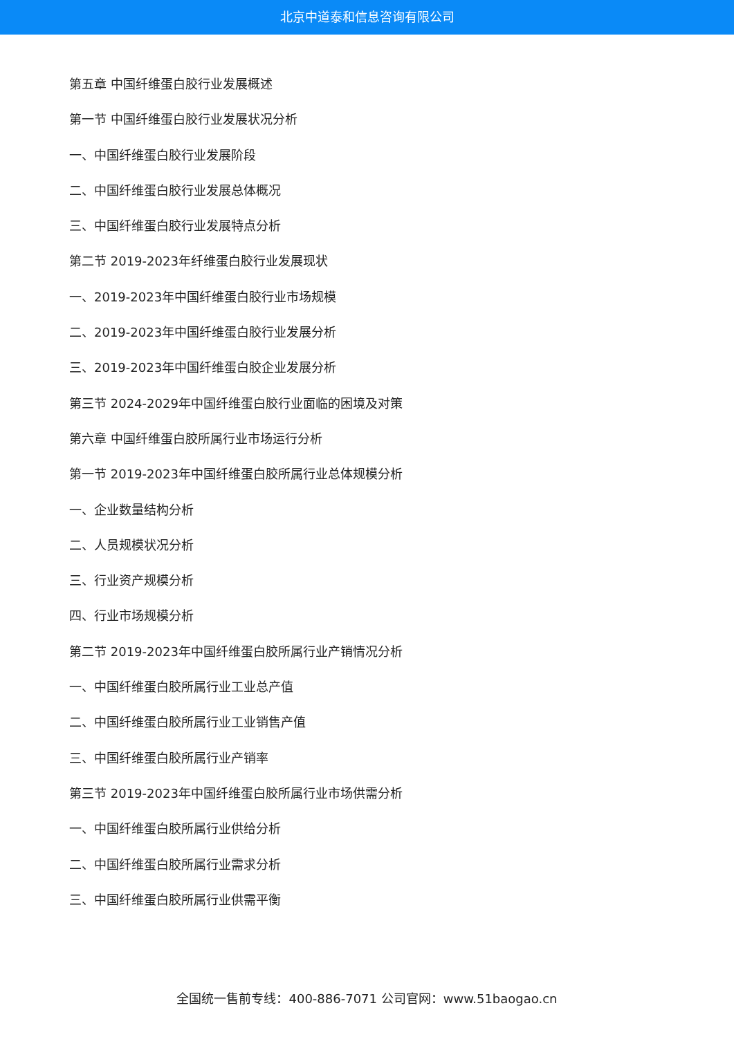北京中道泰和信息咨询有限公司
第五章 中国纤维蛋白胶行业发展概述
第一节 中国纤维蛋白胶行业发展状况分析
一、中国纤维蛋白胶行业发展阶段
二、中国纤维蛋白胶行业发展总体概况
三、中国纤维蛋白胶行业发展特点分析
第二节 2019-2023年纤维蛋白胶行业发展现状
一、2019-2023年中国纤维蛋白胶行业市场规模
二、2019-2023年中国纤维蛋白胶行业发展分析
三、2019-2023年中国纤维蛋白胶企业发展分析
第三节 2024-2029年中国纤维蛋白胶行业面临的困境及对策
第六章 中国纤维蛋白胶所属行业市场运行分析
第一节 2019-2023年中国纤维蛋白胶所属行业总体规模分析
一、企业数量结构分析
二、人员规模状况分析
三、行业资产规模分析
四、行业市场规模分析
第二节 2019-2023年中国纤维蛋白胶所属行业产销情况分析
一、中国纤维蛋白胶所属行业工业总产值
二、中国纤维蛋白胶所属行业工业销售产值
三、中国纤维蛋白胶所属行业产销率
第三节 2019-2023年中国纤维蛋白胶所属行业市场供需分析
一、中国纤维蛋白胶所属行业供给分析
二、中国纤维蛋白胶所属行业需求分析
三、中国纤维蛋白胶所属行业供需平衡
全国统一售前专线：400-886-7071 公司官网：www.51baogao.cn